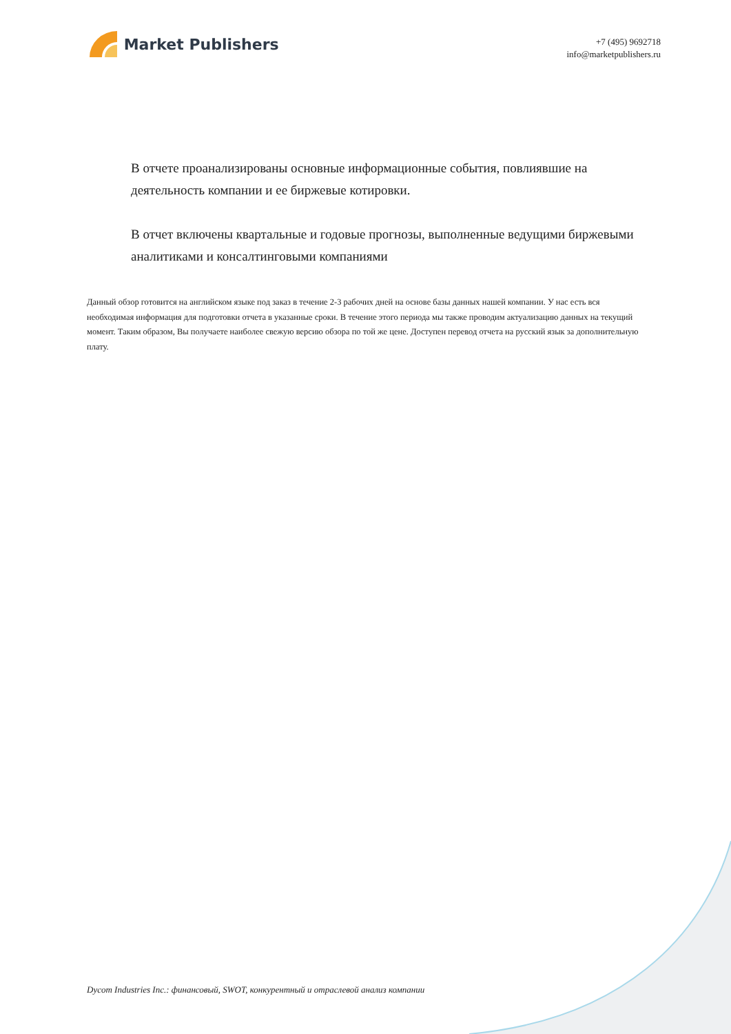Market Publishers
+7 (495) 9692718
info@marketpublishers.ru
В отчете проанализированы основные информационные события, повлиявшие на деятельность компании и ее биржевые котировки.
В отчет включены квартальные и годовые прогнозы, выполненные ведущими биржевыми аналитиками и консалтинговыми компаниями
Данный обзор готовится на английском языке под заказ в течение 2-3 рабочих дней на основе базы данных нашей компании. У нас есть вся необходимая информация для подготовки отчета в указанные сроки. В течение этого периода мы также проводим актуализацию данных на текущий момент. Таким образом, Вы получаете наиболее свежую версию обзора по той же цене. Доступен перевод отчета на русский язык за дополнительную плату.
Dycom Industries Inc.: финансовый, SWOT, конкурентный и отраслевой анализ компании